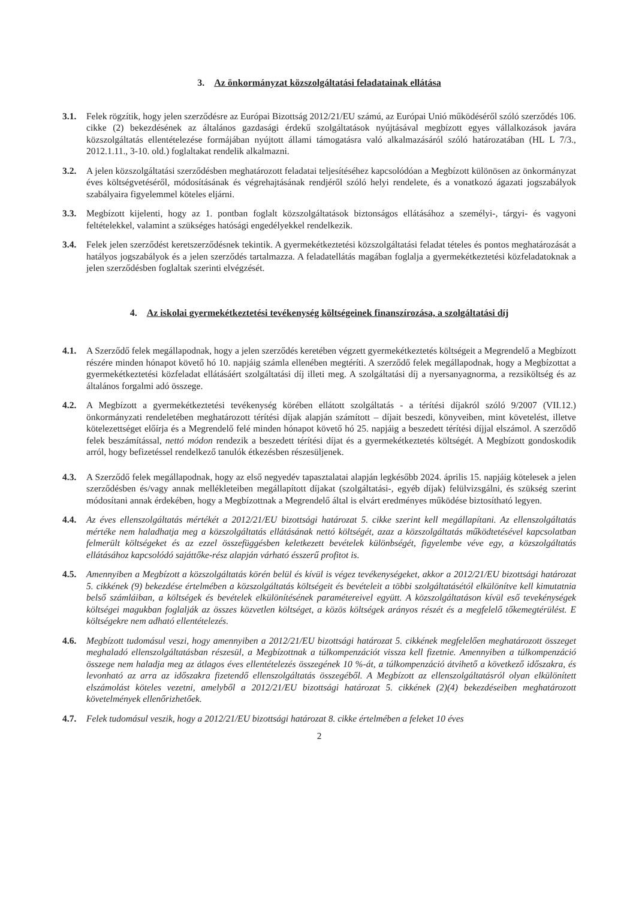3. Az önkormányzat közszolgáltatási feladatainak ellátása
3.1. Felek rögzítik, hogy jelen szerződésre az Európai Bizottság 2012/21/EU számú, az Európai Unió működéséről szóló szerződés 106. cikke (2) bekezdésének az általános gazdasági érdekű szolgáltatások nyújtásával megbízott egyes vállalkozások javára közszolgáltatás ellentételezése formájában nyújtott állami támogatásra való alkalmazásáról szóló határozatában (HL L 7/3., 2012.1.11., 3-10. old.) foglaltakat rendelik alkalmazni.
3.2. A jelen közszolgáltatási szerződésben meghatározott feladatai teljesítéséhez kapcsolódóan a Megbízott különösen az önkormányzat éves költségvetéséről, módosításának és végrehajtásának rendjéről szóló helyi rendelete, és a vonatkozó ágazati jogszabályok szabályaira figyelemmel köteles eljárni.
3.3. Megbízott kijelenti, hogy az 1. pontban foglalt közszolgáltatások biztonságos ellátásához a személyi-, tárgyi- és vagyoni feltételekkel, valamint a szükséges hatósági engedélyekkel rendelkezik.
3.4. Felek jelen szerződést keretszerződésnek tekintik. A gyermekétkeztetési közszolgáltatási feladat tételes és pontos meghatározását a hatályos jogszabályok és a jelen szerződés tartalmazza. A feladatellátás magában foglalja a gyermekétkeztetési közfeladatoknak a jelen szerződésben foglaltak szerinti elvégzését.
4. Az iskolai gyermekétkeztetési tevékenység költségeinek finanszírozása, a szolgáltatási díj
4.1. A Szerződő felek megállapodnak, hogy a jelen szerződés keretében végzett gyermekétkeztetés költségeit a Megrendelő a Megbízott részére minden hónapot követő hó 10. napjáig számla ellenében megtéríti. A szerződő felek megállapodnak, hogy a Megbízottat a gyermekétkeztetési közfeladat ellátásáért szolgáltatási díj illeti meg. A szolgáltatási díj a nyersanyagnorma, a rezsiköltség és az általános forgalmi adó összege.
4.2. A Megbízott a gyermekétkeztetési tevékenység körében ellátott szolgáltatás - a térítési díjakról szóló 9/2007 (VII.12.) önkormányzati rendeletében meghatározott térítési díjak alapján számított – díjait beszedi, könyveiben, mint követelést, illetve kötelezettséget előírja és a Megrendelő felé minden hónapot követő hó 25. napjáig a beszedett térítési díjjal elszámol. A szerződő felek beszámítással, nettó módon rendezik a beszedett térítési díjat és a gyermekétkeztetés költségét. A Megbízott gondoskodik arról, hogy befizetéssel rendelkező tanulók étkezésben részesüljenek.
4.3. A Szerződő felek megállapodnak, hogy az első negyedév tapasztalatai alapján legkésőbb 2024. április 15. napjáig kötelesek a jelen szerződésben és/vagy annak mellékleteiben megállapított díjakat (szolgáltatási-, egyéb díjak) felülvizsgálni, és szükség szerint módosítani annak érdekében, hogy a Megbízottnak a Megrendelő által is elvárt eredményes működése biztosítható legyen.
4.4. Az éves ellenszolgáltatás mértékét a 2012/21/EU bizottsági határozat 5. cikke szerint kell megállapítani. Az ellenszolgáltatás mértéke nem haladhatja meg a közszolgáltatás ellátásának nettó költségét, azaz a közszolgáltatás működtetésével kapcsolatban felmerült költségeket és az ezzel összefüggésben keletkezett bevételek különbségét, figyelembe véve egy, a közszolgáltatás ellátásához kapcsolódó sajáttőke-rész alapján várható ésszerű profitot is.
4.5. Amennyiben a Megbízott a közszolgáltatás körén belül és kívül is végez tevékenységeket, akkor a 2012/21/EU bizottsági határozat 5. cikkének (9) bekezdése értelmében a közszolgáltatás költségeit és bevételeit a többi szolgáltatásétól elkülönítve kell kimutatnia belső számláiban, a költségek és bevételek elkülönítésének paramétereivel együtt. A közszolgáltatáson kívül eső tevekénységek költségei magukban foglalják az összes közvetlen költséget, a közös költségek arányos részét és a megfelelő tőkemegtérülést. E költségekre nem adható ellentételezés.
4.6. Megbízott tudomásul veszi, hogy amennyiben a 2012/21/EU bizottsági határozat 5. cikkének megfelelően meghatározott összeget meghaladó ellenszolgáltatásban részesül, a Megbízottnak a túlkompenzációt vissza kell fizetnie. Amennyiben a túlkompenzáció összege nem haladja meg az átlagos éves ellentételezés összegének 10 %-át, a túlkompenzáció átvihető a következő időszakra, és levonható az arra az időszakra fizetendő ellenszolgáltatás összegéből. A Megbízott az ellenszolgáltatásról olyan elkülönített elszámolást köteles vezetni, amelyből a 2012/21/EU bizottsági határozat 5. cikkének (2)(4) bekezdéseiben meghatározott követelmények ellenőrizhetőek.
4.7. Felek tudomásul veszik, hogy a 2012/21/EU bizottsági határozat 8. cikke értelmében a feleket 10 éves
2